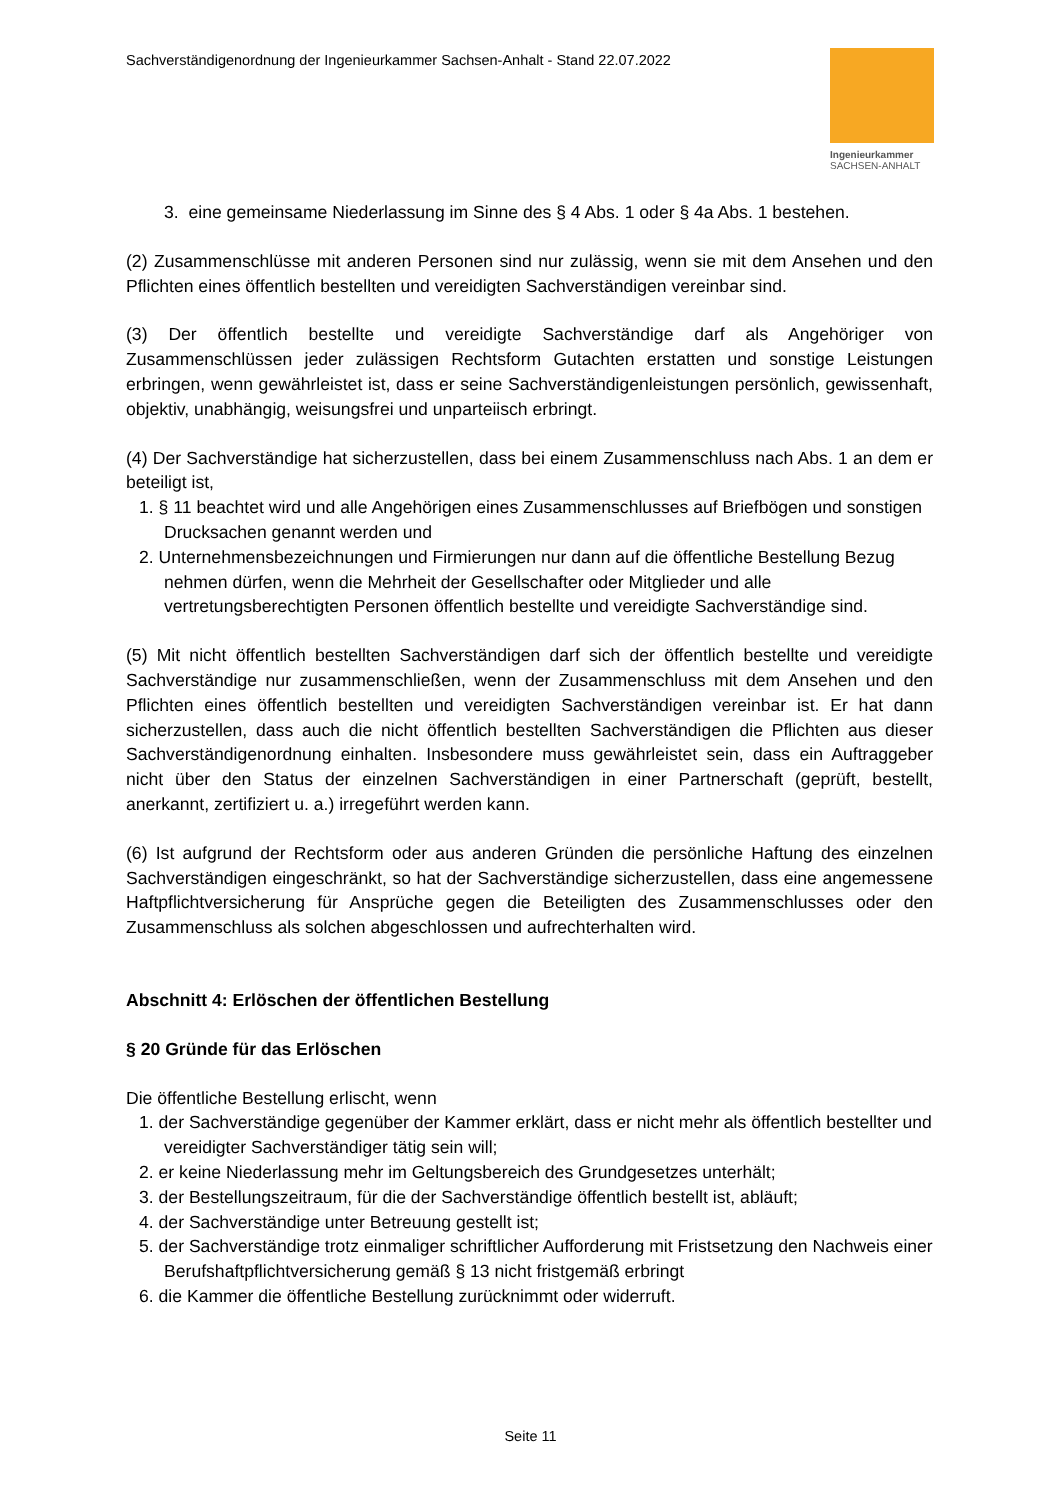Sachverständigenordnung der Ingenieurkammer Sachsen-Anhalt - Stand 22.07.2022
Ingenieurkammer
SACHSEN-ANHALT
3. eine gemeinsame Niederlassung im Sinne des § 4 Abs. 1 oder § 4a Abs. 1 bestehen.
(2) Zusammenschlüsse mit anderen Personen sind nur zulässig, wenn sie mit dem Ansehen und den Pflichten eines öffentlich bestellten und vereidigten Sachverständigen vereinbar sind.
(3) Der öffentlich bestellte und vereidigte Sachverständige darf als Angehöriger von Zusammenschlüssen jeder zulässigen Rechtsform Gutachten erstatten und sonstige Leistungen erbringen, wenn gewährleistet ist, dass er seine Sachverständigenleistungen persönlich, gewissenhaft, objektiv, unabhängig, weisungsfrei und unparteiisch erbringt.
(4) Der Sachverständige hat sicherzustellen, dass bei einem Zusammenschluss nach Abs. 1 an dem er beteiligt ist,
1. § 11 beachtet wird und alle Angehörigen eines Zusammenschlusses auf Briefbögen und sonstigen Drucksachen genannt werden und
2. Unternehmensbezeichnungen und Firmierungen nur dann auf die öffentliche Bestellung Bezug nehmen dürfen, wenn die Mehrheit der Gesellschafter oder Mitglieder und alle vertretungsberechtigten Personen öffentlich bestellte und vereidigte Sachverständige sind.
(5) Mit nicht öffentlich bestellten Sachverständigen darf sich der öffentlich bestellte und vereidigte Sachverständige nur zusammenschließen, wenn der Zusammenschluss mit dem Ansehen und den Pflichten eines öffentlich bestellten und vereidigten Sachverständigen vereinbar ist. Er hat dann sicherzustellen, dass auch die nicht öffentlich bestellten Sachverständigen die Pflichten aus dieser Sachverständigenordnung einhalten. Insbesondere muss gewährleistet sein, dass ein Auftraggeber nicht über den Status der einzelnen Sachverständigen in einer Partnerschaft (geprüft, bestellt, anerkannt, zertifiziert u. a.) irregeführt werden kann.
(6) Ist aufgrund der Rechtsform oder aus anderen Gründen die persönliche Haftung des einzelnen Sachverständigen eingeschränkt, so hat der Sachverständige sicherzustellen, dass eine angemessene Haftpflichtversicherung für Ansprüche gegen die Beteiligten des Zusammenschlusses oder den Zusammenschluss als solchen abgeschlossen und aufrechterhalten wird.
Abschnitt 4: Erlöschen der öffentlichen Bestellung
§ 20 Gründe für das Erlöschen
Die öffentliche Bestellung erlischt, wenn
1. der Sachverständige gegenüber der Kammer erklärt, dass er nicht mehr als öffentlich bestellter und vereidigter Sachverständiger tätig sein will;
2. er keine Niederlassung mehr im Geltungsbereich des Grundgesetzes unterhält;
3. der Bestellungszeitraum, für die der Sachverständige öffentlich bestellt ist, abläuft;
4. der Sachverständige unter Betreuung gestellt ist;
5. der Sachverständige trotz einmaliger schriftlicher Aufforderung mit Fristsetzung den Nachweis einer Berufshaftpflichtversicherung gemäß § 13 nicht fristgemäß erbringt
6. die Kammer die öffentliche Bestellung zurücknimmt oder widerruft.
Seite 11